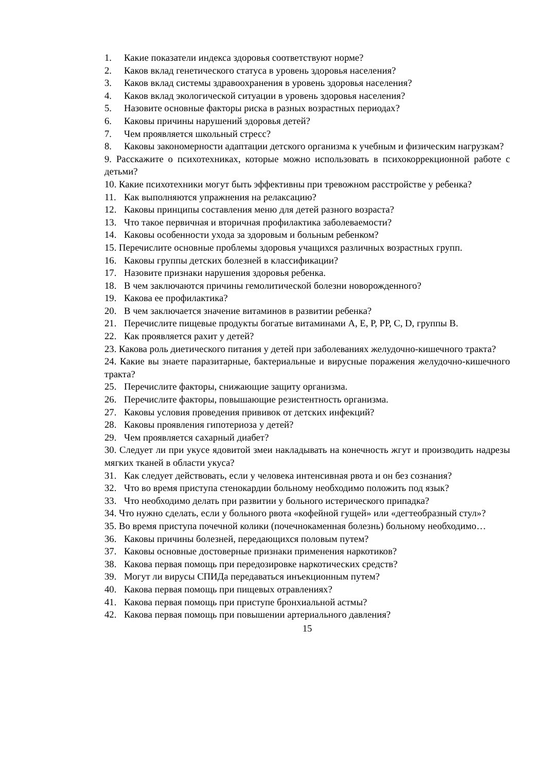1. Какие показатели индекса здоровья соответствуют норме?
2. Каков вклад генетического статуса в уровень здоровья населения?
3. Каков вклад системы здравоохранения в уровень здоровья населения?
4. Каков вклад экологической ситуации в уровень здоровья населения?
5. Назовите основные факторы риска в разных возрастных периодах?
6. Каковы причины нарушений здоровья детей?
7. Чем проявляется школьный стресс?
8. Каковы закономерности адаптации детского организма к учебным и физическим нагрузкам?
9. Расскажите о психотехниках, которые можно использовать в психокоррекционной работе с детьми?
10. Какие психотехники могут быть эффективны при тревожном расстройстве у ребенка?
11. Как выполняются упражнения на релаксацию?
12. Каковы принципы составления меню для детей разного возраста?
13. Что такое первичная и вторичная профилактика заболеваемости?
14. Каковы особенности ухода за здоровым и больным ребенком?
15. Перечислите основные проблемы здоровья учащихся различных возрастных групп.
16. Каковы группы детских болезней в классификации?
17. Назовите признаки нарушения здоровья ребенка.
18. В чем заключаются причины гемолитической болезни новорожденного?
19. Какова ее профилактика?
20. В чем заключается значение витаминов в развитии ребенка?
21. Перечислите пищевые продукты богатые витаминами А, Е, Р, РР, С, D, группы В.
22. Как проявляется рахит у детей?
23. Какова роль диетического питания у детей при заболеваниях желудочно-кишечного тракта?
24. Какие вы знаете паразитарные, бактериальные и вирусные поражения желудочно-кишечного тракта?
25. Перечислите факторы, снижающие защиту организма.
26. Перечислите факторы, повышающие резистентность организма.
27. Каковы условия проведения прививок от детских инфекций?
28. Каковы проявления гипотериоза у детей?
29. Чем проявляется сахарный диабет?
30. Следует ли при укусе ядовитой змеи накладывать на конечность жгут и производить надрезы мягких тканей в области укуса?
31. Как следует действовать, если у человека интенсивная рвота и он без сознания?
32. Что во время приступа стенокардии больному необходимо положить под язык?
33. Что необходимо делать при развитии у больного истерического припадка?
34. Что нужно сделать, если у больного рвота «кофейной гущей» или «дегтеобразный стул»?
35. Во время приступа почечной колики (почечнокаменная болезнь) больному необходимо…
36. Каковы причины болезней, передающихся половым путем?
37. Каковы основные достоверные признаки применения наркотиков?
38. Какова первая помощь при передозировке наркотических средств?
39. Могут ли вирусы СПИДа передаваться инъекционным путем?
40. Какова первая помощь при пищевых отравлениях?
41. Какова первая помощь при приступе бронхиальной астмы?
42. Какова первая помощь при повышении артериального давления?
15